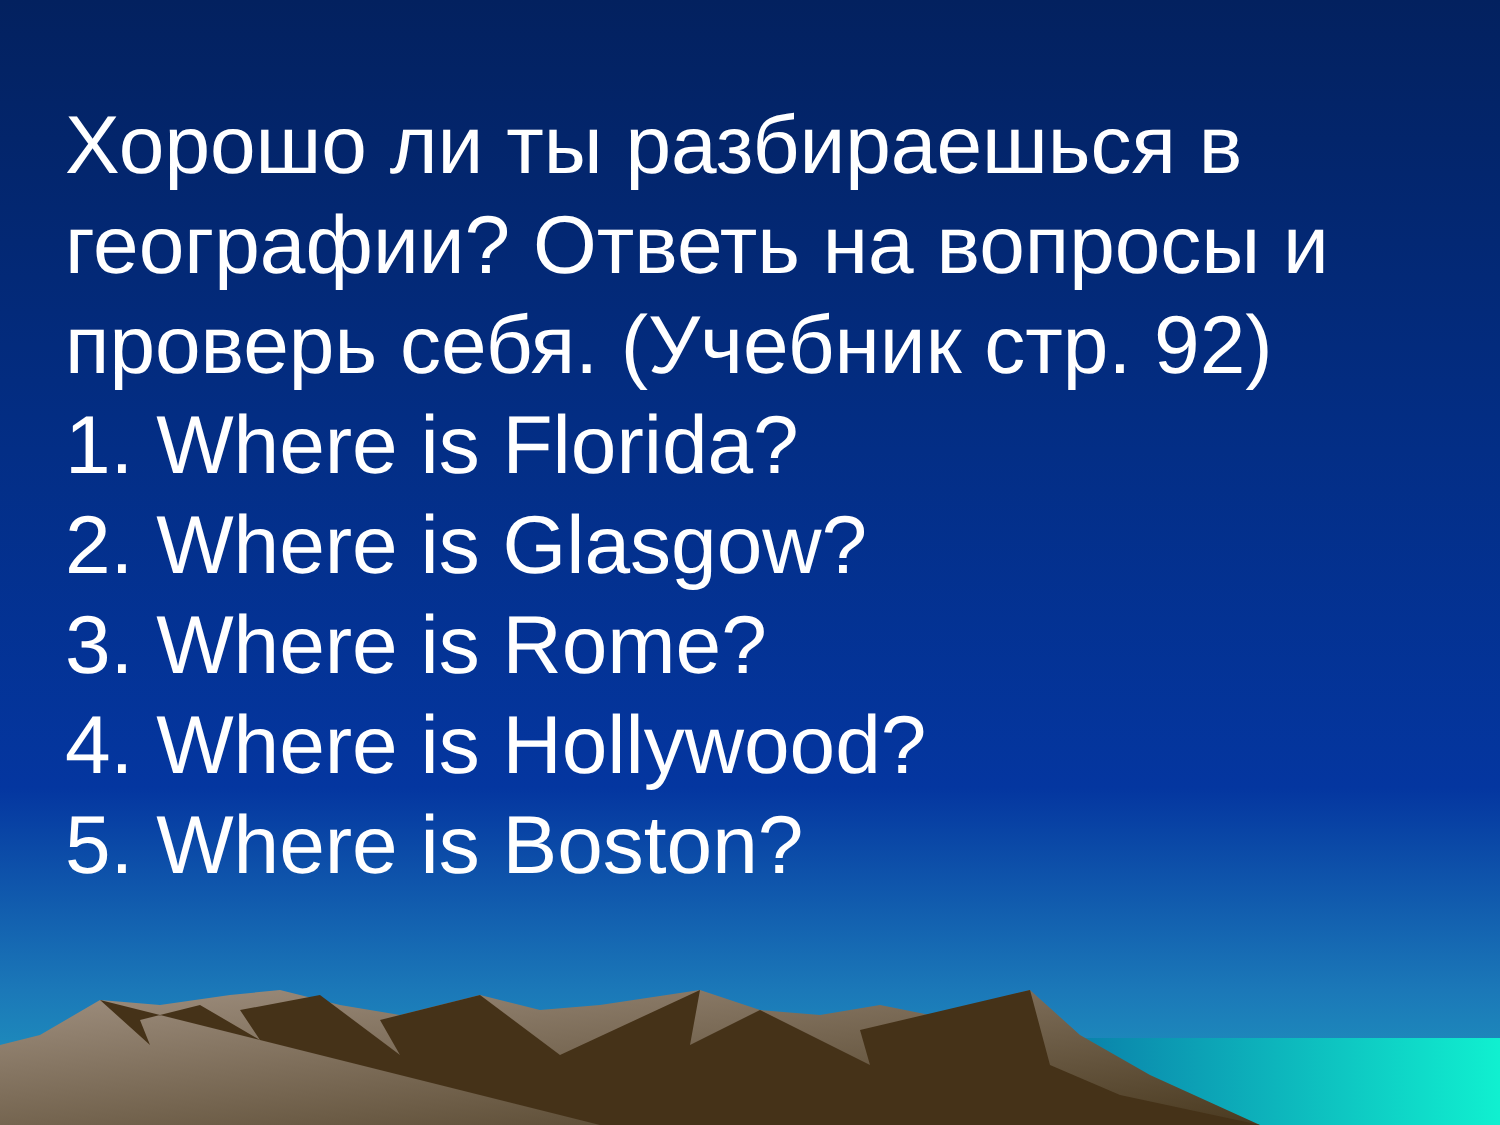Хорошо ли ты разбираешься в географии? Ответь на вопросы и проверь себя. (Учебник стр. 92)
1. Where is Florida?
2. Where is Glasgow?
3. Where is Rome?
4. Where is Hollywood?
5. Where is Boston?